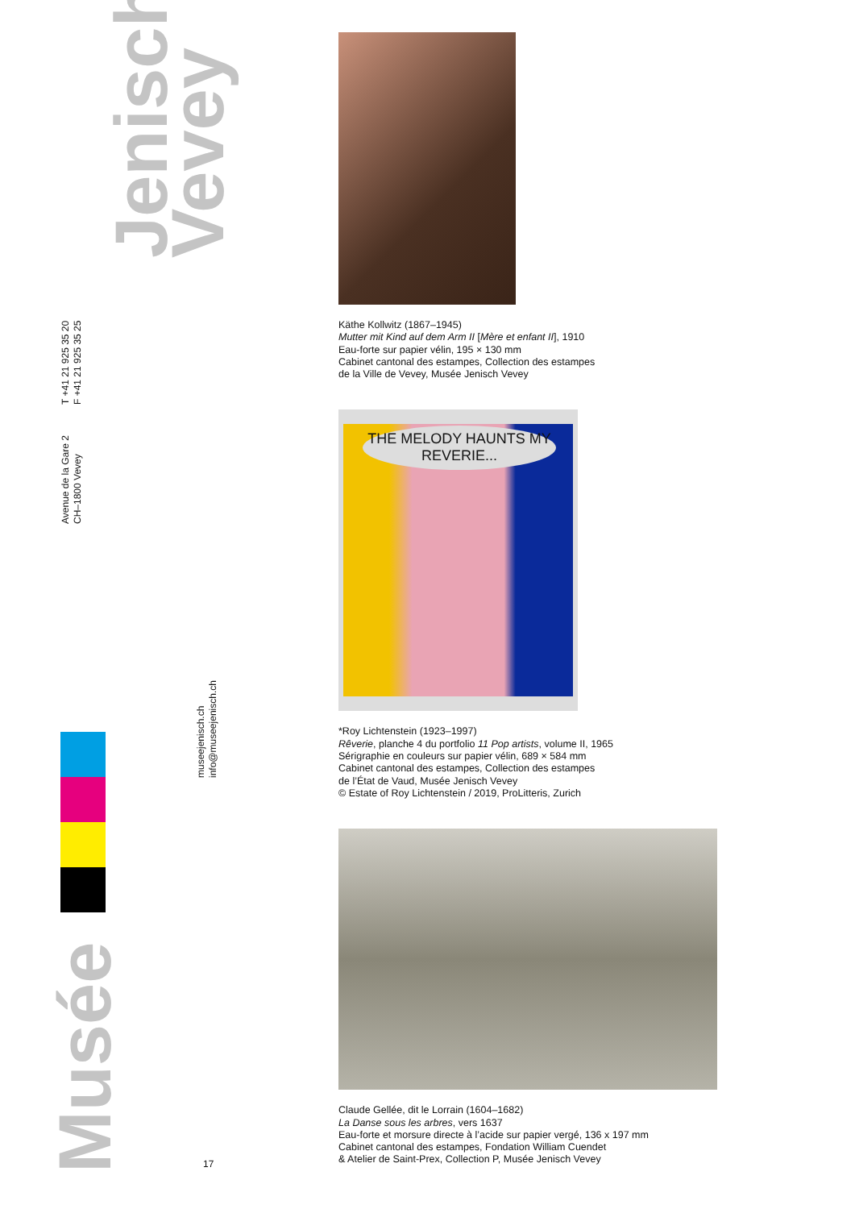Jenisch
Vevey
T +41 21 925 35 20
F +41 21 925 35 25
Avenue de la Gare 2
CH–1800 Vevey
museejenisch.ch
info@museejenisch.ch
Musée
17
Käthe Kollwitz (1867–1945)
Mutter mit Kind auf dem Arm II [Mère et enfant II], 1910
Eau-forte sur papier vélin, 195 × 130 mm
Cabinet cantonal des estampes, Collection des estampes
de la Ville de Vevey, Musée Jenisch Vevey
THE MELODY HAUNTS MY REVERIE...
*Roy Lichtenstein (1923–1997)
Rêverie, planche 4 du portfolio 11 Pop artists, volume II, 1965
Sérigraphie en couleurs sur papier vélin, 689 × 584 mm
Cabinet cantonal des estampes, Collection des estampes
de l’État de Vaud, Musée Jenisch Vevey
© Estate of Roy Lichtenstein / 2019, ProLitteris, Zurich
Claude Gellée, dit le Lorrain (1604–1682)
La Danse sous les arbres, vers 1637
Eau-forte et morsure directe à l’acide sur papier vergé, 136 x 197 mm
Cabinet cantonal des estampes, Fondation William Cuendet
& Atelier de Saint-Prex, Collection P, Musée Jenisch Vevey